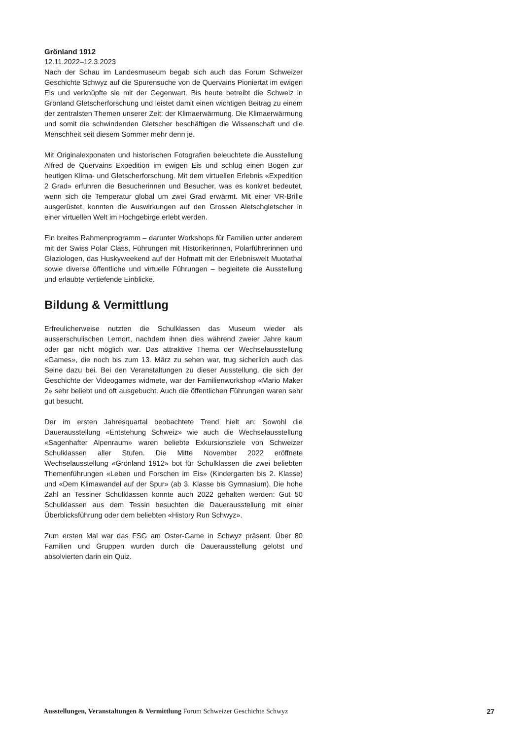Grönland 1912
12.11.2022–12.3.2023
Nach der Schau im Landesmuseum begab sich auch das Forum Schweizer Geschichte Schwyz auf die Spurensuche von de Quervains Pioniertat im ewigen Eis und verknüpfte sie mit der Gegenwart. Bis heute betreibt die Schweiz in Grönland Gletscherforschung und leistet damit einen wichtigen Beitrag zu einem der zentralsten Themen unserer Zeit: der Klimaerwärmung. Die Klimaerwärmung und somit die schwindenden Gletscher beschäftigen die Wissenschaft und die Menschheit seit diesem Sommer mehr denn je.
Mit Originalexponaten und historischen Fotografien beleuchtete die Ausstellung Alfred de Quervains Expedition im ewigen Eis und schlug einen Bogen zur heutigen Klima- und Gletscherforschung. Mit dem virtuellen Erlebnis «Expedition 2 Grad» erfuhren die Besucherinnen und Besucher, was es konkret bedeutet, wenn sich die Temperatur global um zwei Grad erwärmt. Mit einer VR-Brille ausgerüstet, konnten die Auswirkungen auf den Grossen Aletschgletscher in einer virtuellen Welt im Hochgebirge erlebt werden.
Ein breites Rahmenprogramm – darunter Workshops für Familien unter anderem mit der Swiss Polar Class, Führungen mit Historikerinnen, Polarführerinnen und Glaziologen, das Huskyweekend auf der Hofmatt mit der Erlebniswelt Muotathal sowie diverse öffentliche und virtuelle Führungen – begleitete die Ausstellung und erlaubte vertiefende Einblicke.
Bildung & Vermittlung
Erfreulicherweise nutzten die Schulklassen das Museum wieder als ausserschulischen Lernort, nachdem ihnen dies während zweier Jahre kaum oder gar nicht möglich war. Das attraktive Thema der Wechselausstellung «Games», die noch bis zum 13. März zu sehen war, trug sicherlich auch das Seine dazu bei. Bei den Veranstaltungen zu dieser Ausstellung, die sich der Geschichte der Videogames widmete, war der Familienworkshop «Mario Maker 2» sehr beliebt und oft ausgebucht. Auch die öffentlichen Führungen waren sehr gut besucht.
Der im ersten Jahresquartal beobachtete Trend hielt an: Sowohl die Dauerausstellung «Entstehung Schweiz» wie auch die Wechselausstellung «Sagenhafter Alpenraum» waren beliebte Exkursionsziele von Schweizer Schulklassen aller Stufen. Die Mitte November 2022 eröffnete Wechselausstellung «Grönland 1912» bot für Schulklassen die zwei beliebten Themenführungen «Leben und Forschen im Eis» (Kindergarten bis 2. Klasse) und «Dem Klimawandel auf der Spur» (ab 3. Klasse bis Gymnasium). Die hohe Zahl an Tessiner Schulklassen konnte auch 2022 gehalten werden: Gut 50 Schulklassen aus dem Tessin besuchten die Dauerausstellung mit einer Überblicksführung oder dem beliebten «History Run Schwyz».
Zum ersten Mal war das FSG am Oster-Game in Schwyz präsent. Über 80 Familien und Gruppen wurden durch die Dauerausstellung gelotst und absolvierten darin ein Quiz.
Ausstellungen, Veranstaltungen & Vermittlung Forum Schweizer Geschichte Schwyz 27